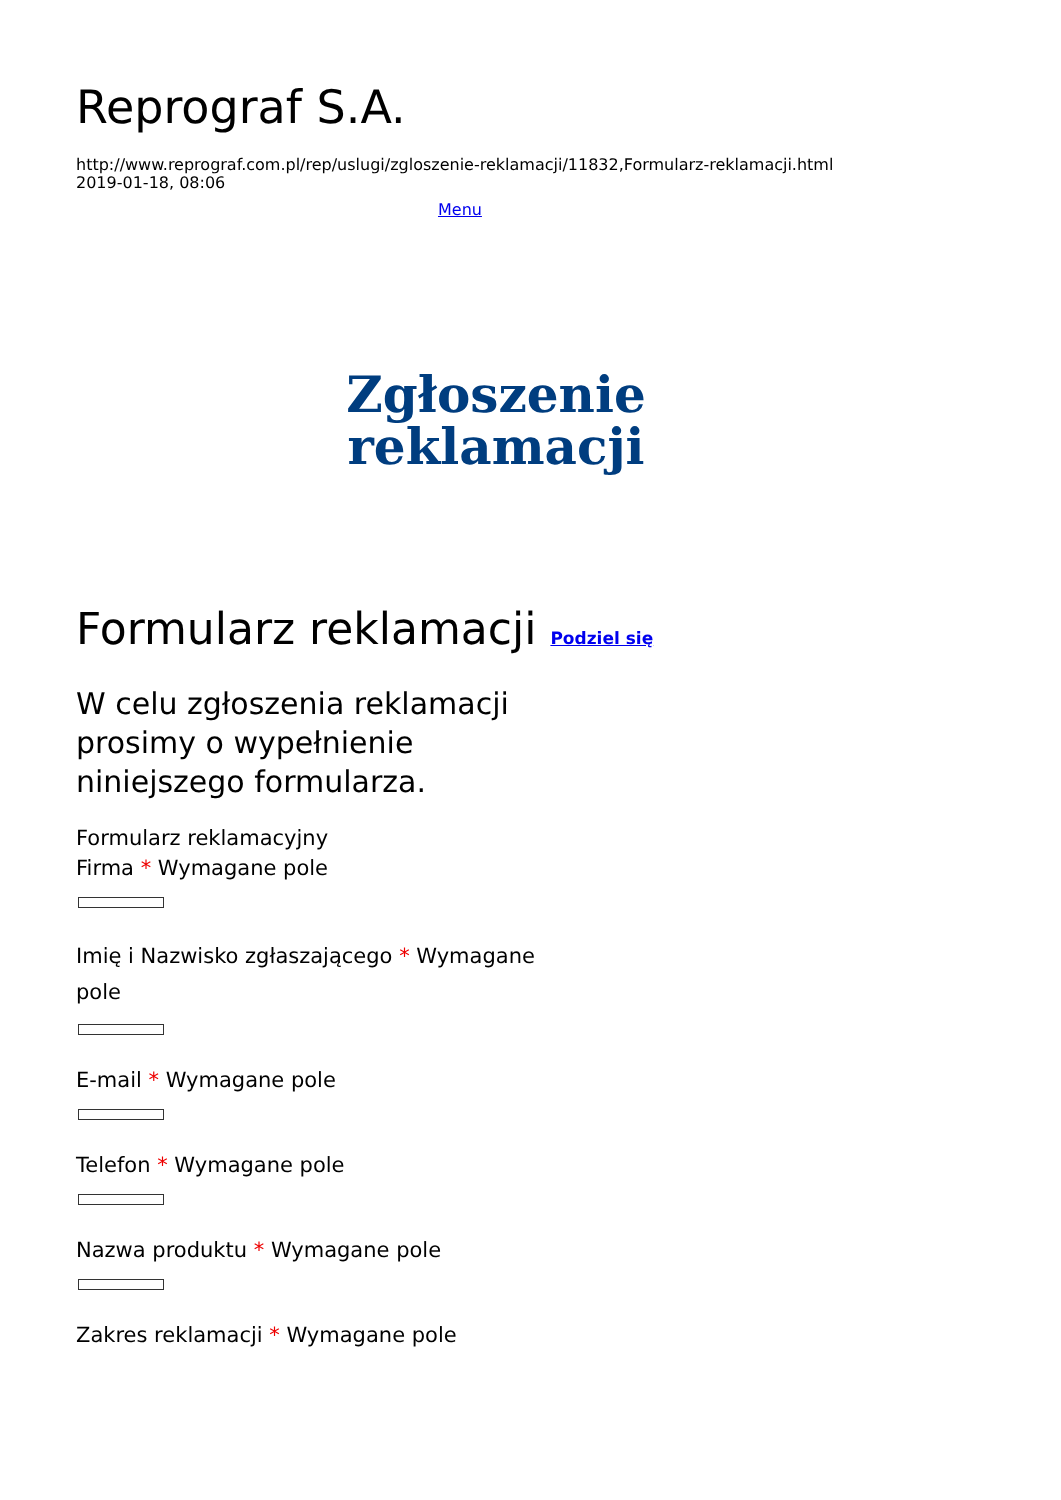Reprograf S.A.
http://www.reprograf.com.pl/rep/uslugi/zgloszenie-reklamacji/11832,Formularz-reklamacji.html
2019-01-18, 08:06
Menu
Zgłoszenie reklamacji
Formularz reklamacji Podziel się
W celu zgłoszenia reklamacji prosimy o wypełnienie niniejszego formularza.
Formularz reklamacyjny
Firma * Wymagane pole
Imię i Nazwisko zgłaszającego * Wymagane pole
E-mail * Wymagane pole
Telefon * Wymagane pole
Nazwa produktu * Wymagane pole
Zakres reklamacji * Wymagane pole